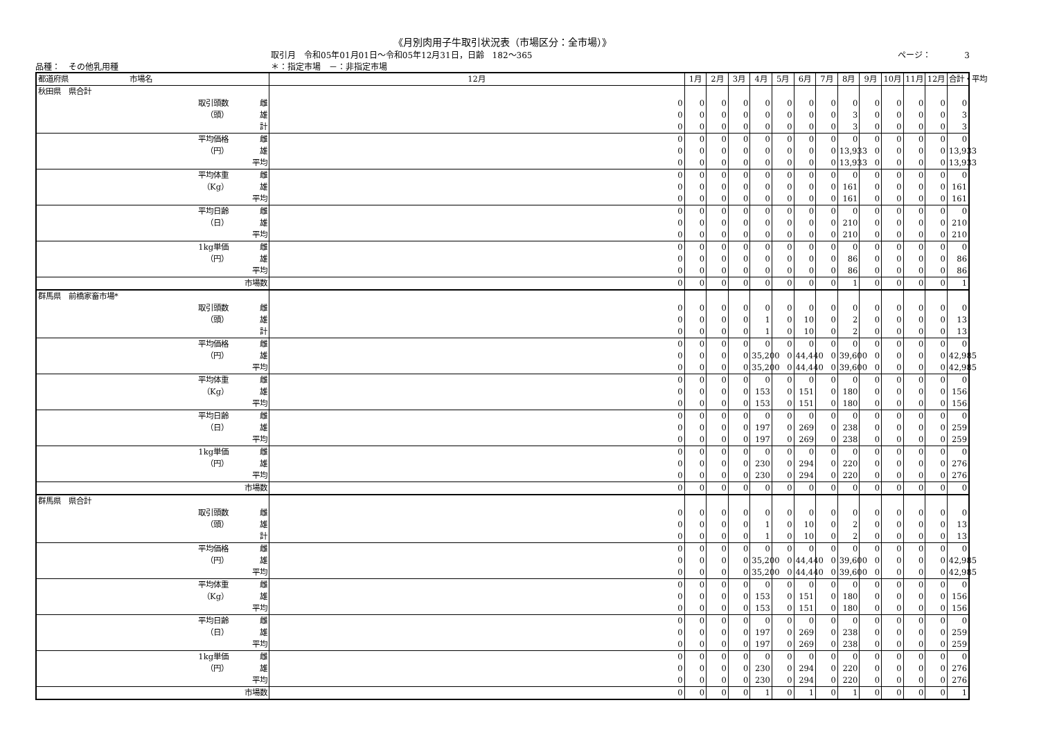《月別肉用子牛取引状況表（市場区分：全市場）》
取引月　令和05年01月01日～令和05年12月31日，日齢　182～365 ページ：　　　　3
品種：　その他乳用種 ＊：指定市場　－：非指定市場
| 都道府県 市場名 | | 12月 | 1月 | 2月 | 3月 | 4月 | 5月 | 6月 | 7月 | 8月 | 9月 | 10月 | 11月 | 12月 | 合計・平均 |
| --- | --- | --- | --- | --- | --- | --- | --- | --- | --- | --- | --- | --- | --- | --- | --- |
| 秋田県 県合計 | | | | | | | | | | | | | | | |
| 取引頭数 | 雌 | 0 | 0 | 0 | 0 | 0 | 0 | 0 | 0 | 0 | 0 | 0 | 0 | 0 | 0 |
| （頭） | 雄 | 0 | 0 | 0 | 0 | 0 | 0 | 0 | 0 | 3 | 0 | 0 | 0 | 0 | 3 |
| | 計 | 0 | 0 | 0 | 0 | 0 | 0 | 0 | 0 | 3 | 0 | 0 | 0 | 0 | 3 |
| 平均価格 | 雌 | 0 | 0 | 0 | 0 | 0 | 0 | 0 | 0 | 0 | 0 | 0 | 0 | 0 | 0 |
| （円） | 雄 | 0 | 0 | 0 | 0 | 0 | 0 | 0 | 0 | 13,933 | 0 | 0 | 0 | 0 | 13,933 |
| | 平均 | 0 | 0 | 0 | 0 | 0 | 0 | 0 | 0 | 13,933 | 0 | 0 | 0 | 0 | 13,933 |
| 平均体重 | 雌 | 0 | 0 | 0 | 0 | 0 | 0 | 0 | 0 | 0 | 0 | 0 | 0 | 0 | 0 |
| （Kg） | 雄 | 0 | 0 | 0 | 0 | 0 | 0 | 0 | 0 | 161 | 0 | 0 | 0 | 0 | 161 |
| | 平均 | 0 | 0 | 0 | 0 | 0 | 0 | 0 | 0 | 161 | 0 | 0 | 0 | 0 | 161 |
| 平均日齢 | 雌 | 0 | 0 | 0 | 0 | 0 | 0 | 0 | 0 | 0 | 0 | 0 | 0 | 0 | 0 |
| （日） | 雄 | 0 | 0 | 0 | 0 | 0 | 0 | 0 | 0 | 210 | 0 | 0 | 0 | 0 | 210 |
| | 平均 | 0 | 0 | 0 | 0 | 0 | 0 | 0 | 0 | 210 | 0 | 0 | 0 | 0 | 210 |
| 1kg単価 | 雌 | 0 | 0 | 0 | 0 | 0 | 0 | 0 | 0 | 0 | 0 | 0 | 0 | 0 | 0 |
| （円） | 雄 | 0 | 0 | 0 | 0 | 0 | 0 | 0 | 0 | 86 | 0 | 0 | 0 | 0 | 86 |
| | 平均 | 0 | 0 | 0 | 0 | 0 | 0 | 0 | 0 | 86 | 0 | 0 | 0 | 0 | 86 |
| | 市場数 | 0 | 0 | 0 | 0 | 0 | 0 | 0 | 0 | 1 | 0 | 0 | 0 | 0 | 1 |
| 群馬県 前橋家畜市場* | | | | | | | | | | | | | | | |
| 取引頭数 | 雌 | 0 | 0 | 0 | 0 | 0 | 0 | 0 | 0 | 0 | 0 | 0 | 0 | 0 | 0 |
| （頭） | 雄 | 0 | 0 | 0 | 0 | 1 | 0 | 10 | 0 | 2 | 0 | 0 | 0 | 0 | 13 |
| | 計 | 0 | 0 | 0 | 0 | 1 | 0 | 10 | 0 | 2 | 0 | 0 | 0 | 0 | 13 |
| 平均価格 | 雌 | 0 | 0 | 0 | 0 | 0 | 0 | 0 | 0 | 0 | 0 | 0 | 0 | 0 | 0 |
| （円） | 雄 | 0 | 0 | 0 | 0 | 35,200 | 0 | 44,440 | 0 | 39,600 | 0 | 0 | 0 | 0 | 42,985 |
| | 平均 | 0 | 0 | 0 | 0 | 35,200 | 0 | 44,440 | 0 | 39,600 | 0 | 0 | 0 | 0 | 42,985 |
| 平均体重 | 雌 | 0 | 0 | 0 | 0 | 0 | 0 | 0 | 0 | 0 | 0 | 0 | 0 | 0 | 0 |
| （Kg） | 雄 | 0 | 0 | 0 | 0 | 153 | 0 | 151 | 0 | 180 | 0 | 0 | 0 | 0 | 156 |
| | 平均 | 0 | 0 | 0 | 0 | 153 | 0 | 151 | 0 | 180 | 0 | 0 | 0 | 0 | 156 |
| 平均日齢 | 雌 | 0 | 0 | 0 | 0 | 0 | 0 | 0 | 0 | 0 | 0 | 0 | 0 | 0 | 0 |
| （日） | 雄 | 0 | 0 | 0 | 0 | 197 | 0 | 269 | 0 | 238 | 0 | 0 | 0 | 0 | 259 |
| | 平均 | 0 | 0 | 0 | 0 | 197 | 0 | 269 | 0 | 238 | 0 | 0 | 0 | 0 | 259 |
| 1kg単価 | 雌 | 0 | 0 | 0 | 0 | 0 | 0 | 0 | 0 | 0 | 0 | 0 | 0 | 0 | 0 |
| （円） | 雄 | 0 | 0 | 0 | 0 | 230 | 0 | 294 | 0 | 220 | 0 | 0 | 0 | 0 | 276 |
| | 平均 | 0 | 0 | 0 | 0 | 230 | 0 | 294 | 0 | 220 | 0 | 0 | 0 | 0 | 276 |
| | 市場数 | 0 | 0 | 0 | 0 | 0 | 0 | 0 | 0 | 0 | 0 | 0 | 0 | 0 | 0 |
| 群馬県 県合計 | | | | | | | | | | | | | | | |
| 取引頭数 | 雌 | 0 | 0 | 0 | 0 | 0 | 0 | 0 | 0 | 0 | 0 | 0 | 0 | 0 | 0 |
| （頭） | 雄 | 0 | 0 | 0 | 0 | 1 | 0 | 10 | 0 | 2 | 0 | 0 | 0 | 0 | 13 |
| | 計 | 0 | 0 | 0 | 0 | 1 | 0 | 10 | 0 | 2 | 0 | 0 | 0 | 0 | 13 |
| 平均価格 | 雌 | 0 | 0 | 0 | 0 | 0 | 0 | 0 | 0 | 0 | 0 | 0 | 0 | 0 | 0 |
| （円） | 雄 | 0 | 0 | 0 | 0 | 35,200 | 0 | 44,440 | 0 | 39,600 | 0 | 0 | 0 | 0 | 42,985 |
| | 平均 | 0 | 0 | 0 | 0 | 35,200 | 0 | 44,440 | 0 | 39,600 | 0 | 0 | 0 | 0 | 42,985 |
| 平均体重 | 雌 | 0 | 0 | 0 | 0 | 0 | 0 | 0 | 0 | 0 | 0 | 0 | 0 | 0 | 0 |
| （Kg） | 雄 | 0 | 0 | 0 | 0 | 153 | 0 | 151 | 0 | 180 | 0 | 0 | 0 | 0 | 156 |
| | 平均 | 0 | 0 | 0 | 0 | 153 | 0 | 151 | 0 | 180 | 0 | 0 | 0 | 0 | 156 |
| 平均日齢 | 雌 | 0 | 0 | 0 | 0 | 0 | 0 | 0 | 0 | 0 | 0 | 0 | 0 | 0 | 0 |
| （日） | 雄 | 0 | 0 | 0 | 0 | 197 | 0 | 269 | 0 | 238 | 0 | 0 | 0 | 0 | 259 |
| | 平均 | 0 | 0 | 0 | 0 | 197 | 0 | 269 | 0 | 238 | 0 | 0 | 0 | 0 | 259 |
| 1kg単価 | 雌 | 0 | 0 | 0 | 0 | 0 | 0 | 0 | 0 | 0 | 0 | 0 | 0 | 0 | 0 |
| （円） | 雄 | 0 | 0 | 0 | 0 | 230 | 0 | 294 | 0 | 220 | 0 | 0 | 0 | 0 | 276 |
| | 平均 | 0 | 0 | 0 | 0 | 230 | 0 | 294 | 0 | 220 | 0 | 0 | 0 | 0 | 276 |
| | 市場数 | 0 | 0 | 0 | 0 | 1 | 0 | 1 | 0 | 1 | 0 | 0 | 0 | 0 | 1 |